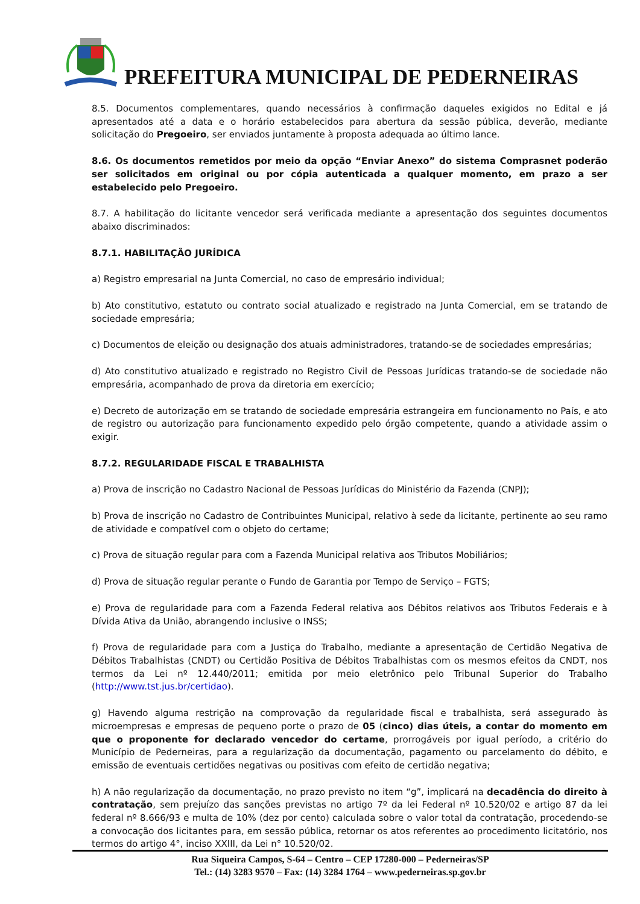PREFEITURA MUNICIPAL DE PEDERNEIRAS
8.5. Documentos complementares, quando necessários à confirmação daqueles exigidos no Edital e já apresentados até a data e o horário estabelecidos para abertura da sessão pública, deverão, mediante solicitação do Pregoeiro, ser enviados juntamente à proposta adequada ao último lance.
8.6. Os documentos remetidos por meio da opção “Enviar Anexo” do sistema Comprasnet poderão ser solicitados em original ou por cópia autenticada a qualquer momento, em prazo a ser estabelecido pelo Pregoeiro.
8.7. A habilitação do licitante vencedor será verificada mediante a apresentação dos seguintes documentos abaixo discriminados:
8.7.1. HABILITAÇÃO JURÍDICA
a) Registro empresarial na Junta Comercial, no caso de empresário individual;
b) Ato constitutivo, estatuto ou contrato social atualizado e registrado na Junta Comercial, em se tratando de sociedade empresária;
c) Documentos de eleição ou designação dos atuais administradores, tratando-se de sociedades empresárias;
d) Ato constitutivo atualizado e registrado no Registro Civil de Pessoas Jurídicas tratando-se de sociedade não empresária, acompanhado de prova da diretoria em exercício;
e) Decreto de autorização em se tratando de sociedade empresária estrangeira em funcionamento no País, e ato de registro ou autorização para funcionamento expedido pelo órgão competente, quando a atividade assim o exigir.
8.7.2. REGULARIDADE FISCAL E TRABALHISTA
a) Prova de inscrição no Cadastro Nacional de Pessoas Jurídicas do Ministério da Fazenda (CNPJ);
b) Prova de inscrição no Cadastro de Contribuintes Municipal, relativo à sede da licitante, pertinente ao seu ramo de atividade e compatível com o objeto do certame;
c) Prova de situação regular para com a Fazenda Municipal relativa aos Tributos Mobiliários;
d) Prova de situação regular perante o Fundo de Garantia por Tempo de Serviço – FGTS;
e) Prova de regularidade para com a Fazenda Federal relativa aos Débitos relativos aos Tributos Federais e à Dívida Ativa da União, abrangendo inclusive o INSS;
f) Prova de regularidade para com a Justiça do Trabalho, mediante a apresentação de Certidão Negativa de Débitos Trabalhistas (CNDT) ou Certidão Positiva de Débitos Trabalhistas com os mesmos efeitos da CNDT, nos termos da Lei nº 12.440/2011; emitida por meio eletrônico pelo Tribunal Superior do Trabalho (http://www.tst.jus.br/certidao).
g) Havendo alguma restrição na comprovação da regularidade fiscal e trabalhista, será assegurado às microempresas e empresas de pequeno porte o prazo de 05 (cinco) dias úteis, a contar do momento em que o proponente for declarado vencedor do certame, prorrogáveis por igual período, a critério do Município de Pederneiras, para a regularização da documentação, pagamento ou parcelamento do débito, e emissão de eventuais certidões negativas ou positivas com efeito de certidão negativa;
h) A não regularização da documentação, no prazo previsto no item “g”, implicará na decadência do direito à contratação, sem prejuízo das sanções previstas no artigo 7º da lei Federal nº 10.520/02 e artigo 87 da lei federal nº 8.666/93 e multa de 10% (dez por cento) calculada sobre o valor total da contratação, procedendo-se a convocação dos licitantes para, em sessão pública, retornar os atos referentes ao procedimento licitatório, nos termos do artigo 4°, inciso XXIII, da Lei n° 10.520/02.
Rua Siqueira Campos, S-64 – Centro – CEP 17280-000 – Pederneiras/SP
Tel.: (14) 3283 9570 – Fax: (14) 3284 1764 – www.pederneiras.sp.gov.br